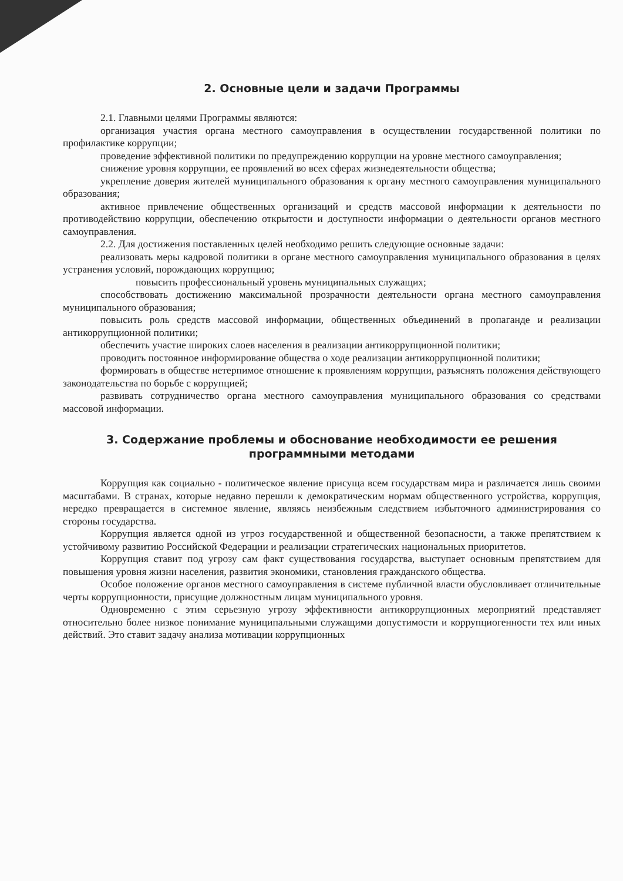2. Основные цели и задачи Программы
2.1. Главными целями Программы являются:
организация участия органа местного самоуправления в осуществлении государственной политики по профилактике коррупции;
проведение эффективной политики по предупреждению коррупции на уровне местного самоуправления;
снижение уровня коррупции, ее проявлений во всех сферах жизнедеятельности общества;
укрепление доверия жителей муниципального образования к органу местного самоуправления муниципального образования;
активное привлечение общественных организаций и средств массовой информации к деятельности по противодействию коррупции, обеспечению открытости и доступности информации о деятельности органов местного самоуправления.
2.2. Для достижения поставленных целей необходимо решить следующие основные задачи:
реализовать меры кадровой политики в органе местного самоуправления муниципального образования в целях устранения условий, порождающих коррупцию;
повысить профессиональный уровень муниципальных служащих;
способствовать достижению максимальной прозрачности деятельности органа местного самоуправления муниципального образования;
повысить роль средств массовой информации, общественных объединений в пропаганде и реализации антикоррупционной политики;
обеспечить участие широких слоев населения в реализации антикоррупционной политики;
проводить постоянное информирование общества о ходе реализации антикоррупционной политики;
формировать в обществе нетерпимое отношение к проявлениям коррупции, разъяснять положения действующего законодательства по борьбе с коррупцией;
развивать сотрудничество органа местного самоуправления муниципального образования со средствами массовой информации.
3. Содержание проблемы и обоснование необходимости ее решения программными методами
Коррупция как социально - политическое явление присуща всем государствам мира и различается лишь своими масштабами. В странах, которые недавно перешли к демократическим нормам общественного устройства, коррупция, нередко превращается в системное явление, являясь неизбежным следствием избыточного администрирования со стороны государства.
Коррупция является одной из угроз государственной и общественной безопасности, а также препятствием к устойчивому развитию Российской Федерации и реализации стратегических национальных приоритетов.
Коррупция ставит под угрозу сам факт существования государства, выступает основным препятствием для повышения уровня жизни населения, развития экономики, становления гражданского общества.
Особое положение органов местного самоуправления в системе публичной власти обусловливает отличительные черты коррупционности, присущие должностным лицам муниципального уровня.
Одновременно с этим серьезную угрозу эффективности антикоррупционных мероприятий представляет относительно более низкое понимание муниципальными служащими допустимости и коррупциогенности тех или иных действий. Это ставит задачу анализа мотивации коррупционных